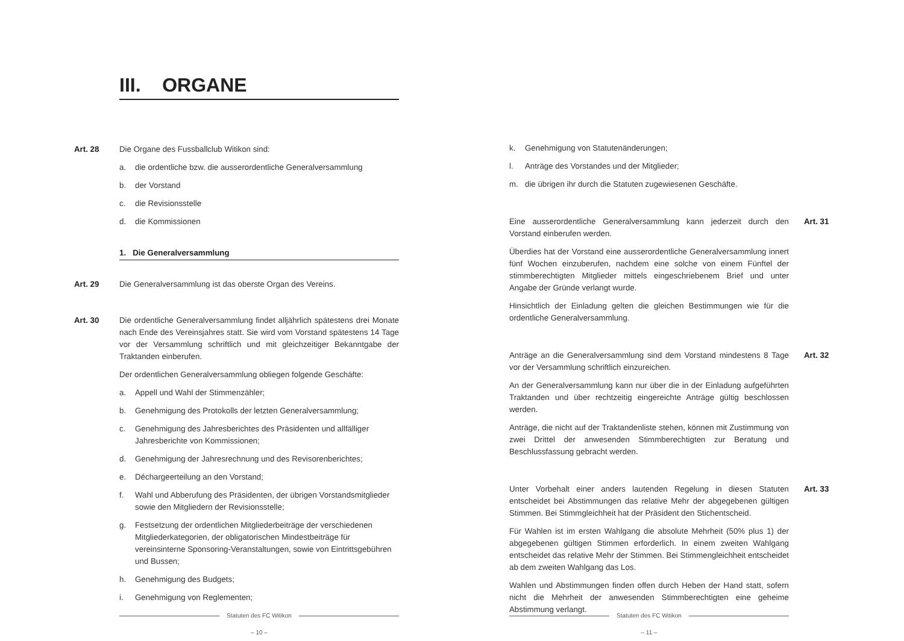III. ORGANE
Art. 28 Die Organe des Fussballclub Witikon sind:
a. die ordentliche bzw. die ausserordentliche Generalversammlung
b. der Vorstand
c. die Revisionsstelle
d. die Kommissionen
1. Die Generalversammlung
Art. 29 Die Generalversammlung ist das oberste Organ des Vereins.
Art. 30 Die ordentliche Generalversammlung findet alljährlich spätestens drei Monate nach Ende des Vereinsjahres statt. Sie wird vom Vorstand spätestens 14 Tage vor der Versammlung schriftlich und mit gleichzeitiger Bekanntgabe der Traktanden einberufen.
Der ordentlichen Generalversammlung obliegen folgende Geschäfte:
a. Appell und Wahl der Stimmenzähler;
b. Genehmigung des Protokolls der letzten Generalversammlung;
c. Genehmigung des Jahresberichtes des Präsidenten und allfälliger Jahresberichte von Kommissionen;
d. Genehmigung der Jahresrechnung und des Revisorenberichtes;
e. Déchargeerteilung an den Vorstand;
f. Wahl und Abberufung des Präsidenten, der übrigen Vorstandsmitglieder sowie den Mitgliedern der Revisionsstelle;
g. Festsetzung der ordentlichen Mitgliederbeiträge der verschiedenen Mitgliederkategorien, der obligatorischen Mindestbeiträge für vereinsinterne Sponsoring-Veranstaltungen, sowie von Eintrittsgebühren und Bussen;
h. Genehmigung des Budgets;
i. Genehmigung von Reglementen;
Statuten des FC Witikon
– 10 –
k. Genehmigung von Statutenänderungen;
l. Anträge des Vorstandes und der Mitglieder;
m. die übrigen ihr durch die Statuten zugewiesenen Geschäfte.
Art. 31
Eine ausserordentliche Generalversammlung kann jederzeit durch den Vorstand einberufen werden.
Überdies hat der Vorstand eine ausserordentliche Generalversammlung innert fünf Wochen einzuberufen, nachdem eine solche von einem Fünftel der stimmberechtigten Mitglieder mittels eingeschriebenem Brief und unter Angabe der Gründe verlangt wurde.
Hinsichtlich der Einladung gelten die gleichen Bestimmungen wie für die ordentliche Generalversammlung.
Art. 32
Anträge an die Generalversammlung sind dem Vorstand mindestens 8 Tage vor der Versammlung schriftlich einzureichen.
An der Generalversammlung kann nur über die in der Einladung aufgeführten Traktanden und über rechtzeitig eingereichte Anträge gültig beschlossen werden.
Anträge, die nicht auf der Traktandenliste stehen, können mit Zustimmung von zwei Drittel der anwesenden Stimmberechtigten zur Beratung und Beschlussfassung gebracht werden.
Art. 33
Unter Vorbehalt einer anders lautenden Regelung in diesen Statuten entscheidet bei Abstimmungen das relative Mehr der abgegebenen gültigen Stimmen. Bei Stimmgleichheit hat der Präsident den Stichentscheid.
Für Wahlen ist im ersten Wahlgang die absolute Mehrheit (50% plus 1) der abgegebenen gültigen Stimmen erforderlich. In einem zweiten Wahlgang entscheidet das relative Mehr der Stimmen. Bei Stimmengleichheit entscheidet ab dem zweiten Wahlgang das Los.
Wahlen und Abstimmungen finden offen durch Heben der Hand statt, sofern nicht die Mehrheit der anwesenden Stimmberechtigten eine geheime Abstimmung verlangt.
Statuten des FC Witikon
– 11 –